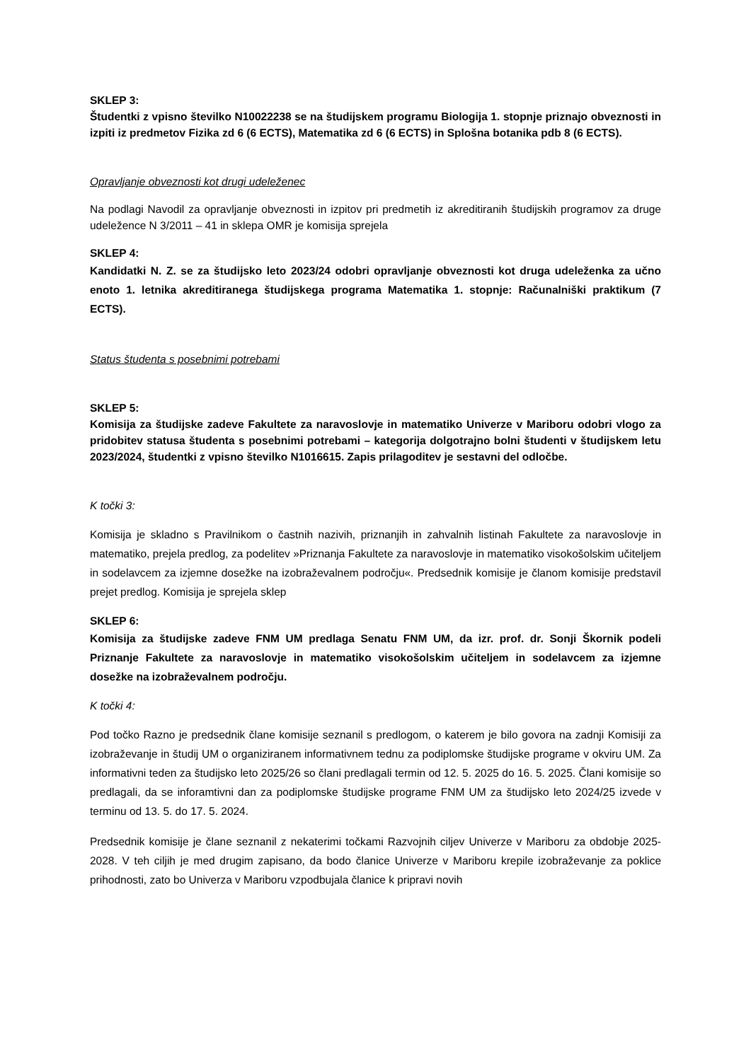SKLEP 3:
Študentki z vpisno številko N10022238 se na študijskem programu Biologija 1. stopnje priznajo obveznosti in izpiti iz predmetov Fizika zd 6 (6 ECTS), Matematika zd 6 (6 ECTS) in Splošna botanika pdb 8 (6 ECTS).
Opravljanje obveznosti kot drugi udeleženec
Na podlagi Navodil za opravljanje obveznosti in izpitov pri predmetih iz akreditiranih študijskih programov za druge udeležence N 3/2011 – 41 in sklepa OMR je komisija sprejela
SKLEP 4:
Kandidatki N. Z. se za študijsko leto 2023/24 odobri opravljanje obveznosti kot druga udeleženka za učno enoto 1. letnika akreditiranega študijskega programa Matematika 1. stopnje: Računalniški praktikum (7 ECTS).
Status študenta s posebnimi potrebami
SKLEP 5:
Komisija za študijske zadeve Fakultete za naravoslovje in matematiko Univerze v Mariboru odobri vlogo za pridobitev statusa študenta s posebnimi potrebami – kategorija dolgotrajno bolni študenti v študijskem letu 2023/2024, študentki z vpisno številko N1016615. Zapis prilagoditev je sestavni del odločbe.
K točki 3:
Komisija je skladno s Pravilnikom o častnih nazivih, priznanjih in zahvalnih listinah Fakultete za naravoslovje in matematiko, prejela predlog, za podelitev »Priznanja Fakultete za naravoslovje in matematiko visokošolskim učiteljem in sodelavcem za izjemne dosežke na izobraževalnem področju«. Predsednik komisije je članom komisije predstavil prejet predlog. Komisija je sprejela sklep
SKLEP 6:
Komisija za študijske zadeve FNM UM predlaga Senatu FNM UM, da izr. prof. dr. Sonji Škornik podeli Priznanje Fakultete za naravoslovje in matematiko visokošolskim učiteljem in sodelavcem za izjemne dosežke na izobraževalnem področju.
K točki 4:
Pod točko Razno je predsednik člane komisije seznanil s predlogom, o katerem je bilo govora na zadnji Komisiji za izobraževanje in študij UM o organiziranem informativnem tednu za podiplomske študijske programe v okviru UM. Za informativni teden za študijsko leto 2025/26 so člani predlagali termin od 12. 5. 2025 do 16. 5. 2025. Člani komisije so predlagali, da se inforamtivni dan za podiplomske študijske programe FNM UM za študijsko leto 2024/25 izvede v terminu od 13. 5. do 17. 5. 2024.
Predsednik komisije je člane seznanil z nekaterimi točkami Razvojnih ciljev Univerze v Mariboru za obdobje 2025-2028. V teh ciljih je med drugim zapisano, da bodo članice Univerze v Mariboru krepile izobraževanje za poklice prihodnosti, zato bo Univerza v Mariboru vzpodbujala članice k pripravi novih